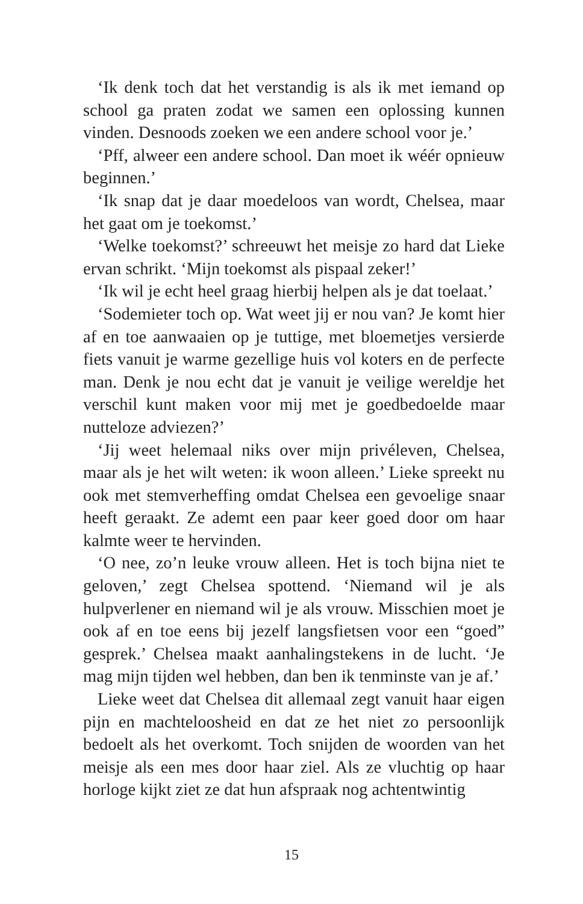‘Ik denk toch dat het verstandig is als ik met iemand op school ga praten zodat we samen een oplossing kunnen vinden. Desnoods zoeken we een andere school voor je.’
‘Pff, alweer een andere school. Dan moet ik wéér opnieuw beginnen.’
‘Ik snap dat je daar moedeloos van wordt, Chelsea, maar het gaat om je toekomst.’
‘Welke toekomst?’ schreeuwt het meisje zo hard dat Lieke ervan schrikt. ‘Mijn toekomst als pispaal zeker!’
‘Ik wil je echt heel graag hierbij helpen als je dat toelaat.’
‘Sodemieter toch op. Wat weet jij er nou van? Je komt hier af en toe aanwaaien op je tuttige, met bloemetjes versierde fiets vanuit je warme gezellige huis vol koters en de perfecte man. Denk je nou echt dat je vanuit je veilige wereldje het verschil kunt maken voor mij met je goedbedoelde maar nutteloze adviezen?’
‘Jij weet helemaal niks over mijn privéleven, Chelsea, maar als je het wilt weten: ik woon alleen.’ Lieke spreekt nu ook met stemverheffing omdat Chelsea een gevoelige snaar heeft geraakt. Ze ademt een paar keer goed door om haar kalmte weer te hervinden.
‘O nee, zo’n leuke vrouw alleen. Het is toch bijna niet te geloven,’ zegt Chelsea spottend. ‘Niemand wil je als hulpverlener en niemand wil je als vrouw. Misschien moet je ook af en toe eens bij jezelf langsfietsen voor een “goed” gesprek.’ Chelsea maakt aanhalingstekens in de lucht. ‘Je mag mijn tijden wel hebben, dan ben ik tenminste van je af.’
Lieke weet dat Chelsea dit allemaal zegt vanuit haar eigen pijn en machteloosheid en dat ze het niet zo persoonlijk bedoelt als het overkomt. Toch snijden de woorden van het meisje als een mes door haar ziel. Als ze vluchtig op haar horloge kijkt ziet ze dat hun afspraak nog achtentwintig
15